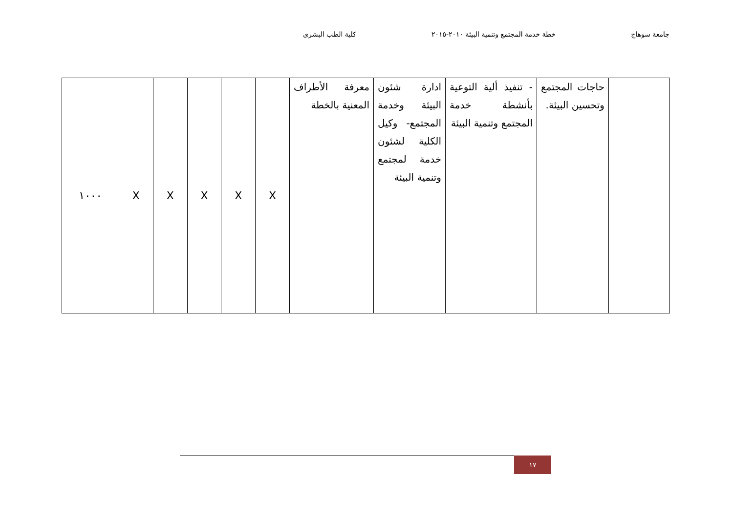جامعة سوهاج خطة خدمة المجتمع وتنمية البيئة ٢٠١٠-٢٠١٥ كلية الطب البشرى
| | حاجات المجتمع وتحسين البيئة. | - تنفيذ ألية التوعية بأنشطة خدمة المجتمع وتنمية البيئة | ادارة شئون البيئة وخدمة المجتمع- وكيل الكلية لشئون خدمة لمجتمع وتنمية البيئة | معرفة الأطراف المعنية بالخطة | X | X | X | X | X | ١٠٠٠ |
١٧